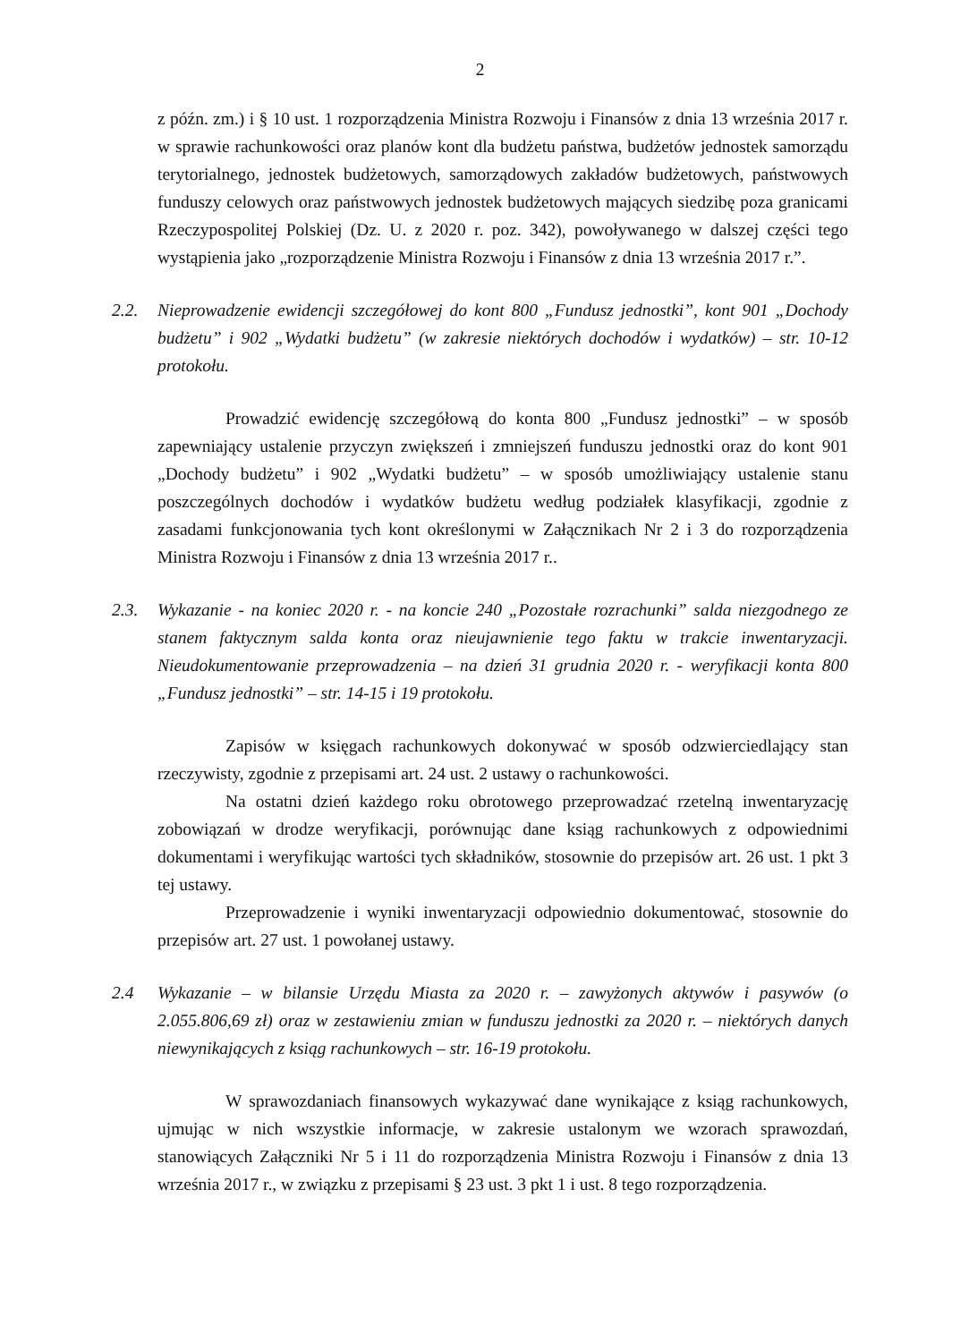2
z późn. zm.) i § 10 ust. 1 rozporządzenia Ministra Rozwoju i Finansów z dnia 13 września 2017 r. w sprawie rachunkowości oraz planów kont dla budżetu państwa, budżetów jednostek samorządu terytorialnego, jednostek budżetowych, samorządowych zakładów budżetowych, państwowych funduszy celowych oraz państwowych jednostek budżetowych mających siedzibę poza granicami Rzeczypospolitej Polskiej (Dz. U. z 2020 r. poz. 342), powoływanego w dalszej części tego wystąpienia jako „rozporządzenie Ministra Rozwoju i Finansów z dnia 13 września 2017 r.”.
2.2. Nieprowadzenie ewidencji szczegółowej do kont 800 „Fundusz jednostki”, kont 901 „Dochody budżetu” i 902 „Wydatki budżetu” (w zakresie niektórych dochodów i wydatków) – str. 10-12 protokołu.
Prowadzić ewidencję szczegółową do konta 800 „Fundusz jednostki” – w sposób zapewniający ustalenie przyczyn zwiększeń i zmniejszeń funduszu jednostki oraz do kont 901 „Dochody budżetu” i 902 „Wydatki budżetu” – w sposób umożliwiający ustalenie stanu poszczególnych dochodów i wydatków budżetu według podziałek klasyfikacji, zgodnie z zasadami funkcjonowania tych kont określonymi w Załącznikach Nr 2 i 3 do rozporządzenia Ministra Rozwoju i Finansów z dnia 13 września 2017 r..
2.3. Wykazanie - na koniec 2020 r. - na koncie 240 „Pozostałe rozrachunki” salda niezgodnego ze stanem faktycznym salda konta oraz nieujawnienie tego faktu w trakcie inwentaryzacji. Nieudokumentowanie przeprowadzenia – na dzień 31 grudnia 2020 r. - weryfikacji konta 800 „Fundusz jednostki” – str. 14-15 i 19 protokołu.
Zapisów w księgach rachunkowych dokonywać w sposób odzwierciedlający stan rzeczywisty, zgodnie z przepisami art. 24 ust. 2 ustawy o rachunkowości.
Na ostatni dzień każdego roku obrotowego przeprowadzać rzetelną inwentaryzację zobowiązań w drodze weryfikacji, porównując dane ksiąg rachunkowych z odpowiednimi dokumentami i weryfikując wartości tych składników, stosownie do przepisów art. 26 ust. 1 pkt 3 tej ustawy.
Przeprowadzenie i wyniki inwentaryzacji odpowiednio dokumentować, stosownie do przepisów art. 27 ust. 1 powołanej ustawy.
2.4 Wykazanie – w bilansie Urzędu Miasta za 2020 r. – zawyżonych aktywów i pasywów (o 2.055.806,69 zł) oraz w zestawieniu zmian w funduszu jednostki za 2020 r. – niektórych danych niewynikających z ksiąg rachunkowych – str. 16-19 protokołu.
W sprawozdaniach finansowych wykazywać dane wynikające z ksiąg rachunkowych, ujmując w nich wszystkie informacje, w zakresie ustalonym we wzorach sprawozdań, stanowiących Załączniki Nr 5 i 11 do rozporządzenia Ministra Rozwoju i Finansów z dnia 13 września 2017 r., w związku z przepisami § 23 ust. 3 pkt 1 i ust. 8 tego rozporządzenia.